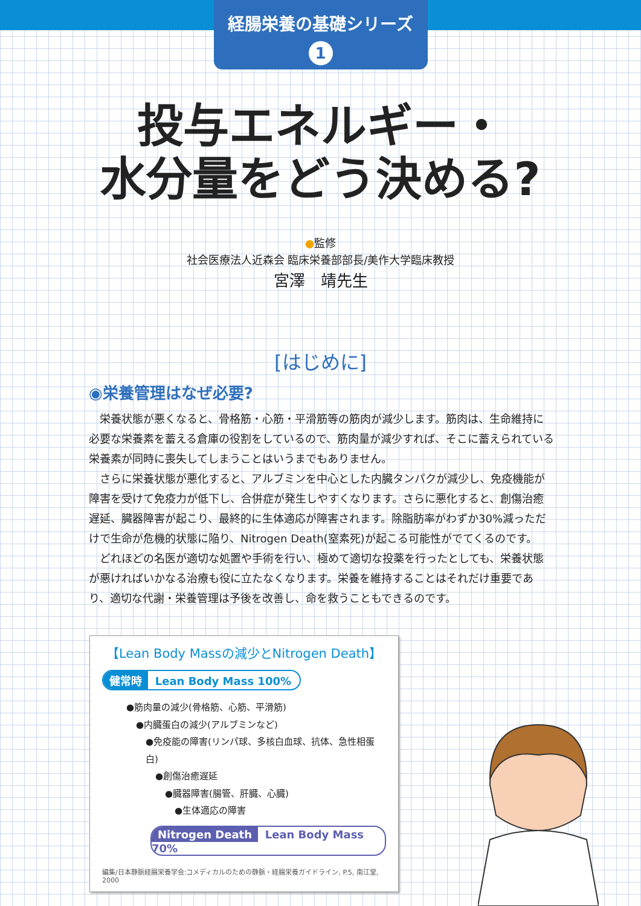経腸栄養の基礎シリーズ
1
投与エネルギー・
水分量をどう決める?
●監修
社会医療法人近森会 臨床栄養部部長/美作大学臨床教授
宮澤　靖先生
[はじめに]
◉栄養管理はなぜ必要?
栄養状態が悪くなると、骨格筋・心筋・平滑筋等の筋肉が減少します。筋肉は、生命維持に必要な栄養素を蓄える倉庫の役割をしているので、筋肉量が減少すれば、そこに蓄えられている栄養素が同時に喪失してしまうことはいうまでもありません。
さらに栄養状態が悪化すると、アルブミンを中心とした内臓タンパクが減少し、免疫機能が障害を受けて免疫力が低下し、合併症が発生しやすくなります。さらに悪化すると、創傷治癒遅延、臓器障害が起こり、最終的に生体適応が障害されます。除脂肪率がわずか30%減っただけで生命が危機的状態に陥り、Nitrogen Death(窒素死)が起こる可能性がでてくるのです。
どれほどの名医が適切な処置や手術を行い、極めて適切な投薬を行ったとしても、栄養状態が悪ければいかなる治療も役に立たなくなります。栄養を維持することはそれだけ重要であり、適切な代謝・栄養管理は予後を改善し、命を救うこともできるのです。
【Lean Body Massの減少とNitrogen Death】
健常時 Lean Body Mass 100%
●筋肉量の減少(骨格筋、心筋、平滑筋)
●内臓蛋白の減少(アルブミンなど)
●免疫能の障害(リンパ球、多核白血球、抗体、急性相蛋白)
●創傷治癒遅延
●臓器障害(腸管、肝臓、心臓)
●生体適応の障害
Nitrogen Death Lean Body Mass 70%
編集/日本静脈経腸栄養学会:コメディカルのための静脈・経腸栄養ガイドライン, P.5, 南江堂, 2000